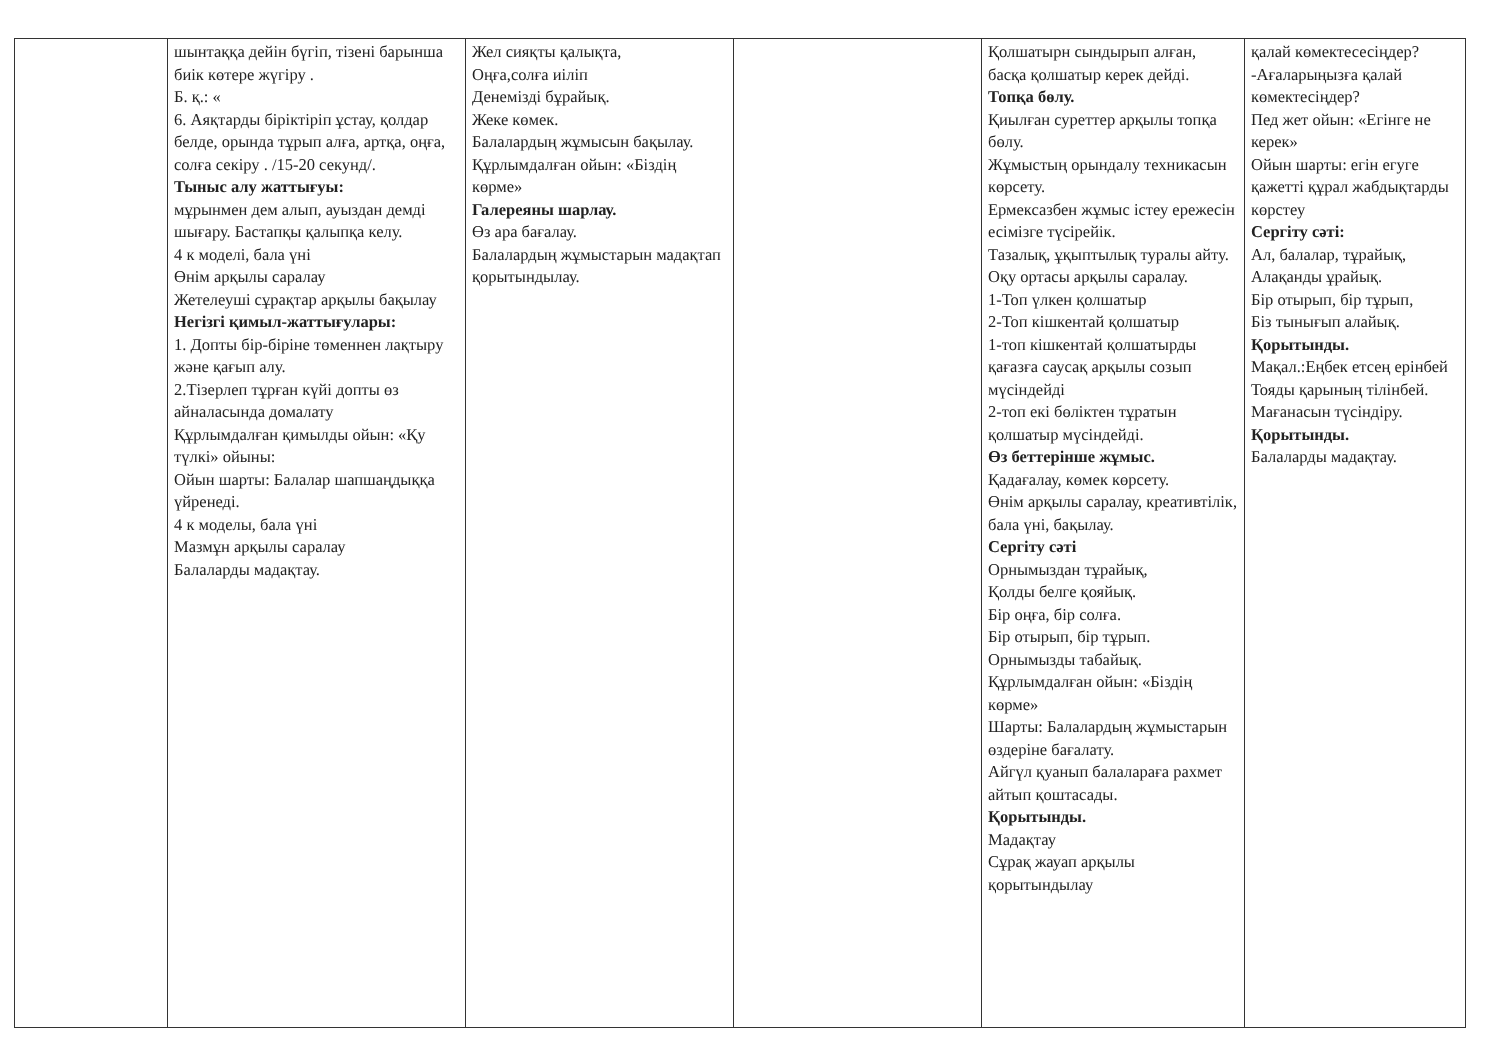| | шынтаққа дейін бүгіп, тізені барынша биік көтере жүгіру . Б. қ.: « 6. Аяқтарды біріктіріп ұстау, қолдар белде, орында тұрып алға, артқа, оңға, солға секіру . /15-20 секунд/. Тыныс алу жаттығуы: мұрынмен дем алып, ауыздан демді шығару. Бастапқы қалыпқа келу. 4 к моделі, бала үні Өнім арқылы саралау Жетелеуші сұрақтар арқылы бақылау Негізгі қимыл-жаттығулары: 1. Допты бір-біріне төменнен лақтыру және қағып алу. 2.Тізерлеп тұрған күйі допты өз айналасында домалату Құрлымдалған қимылды ойын: «Қу түлкі» ойыны: Ойын шарты: Балалар шапшаңдыққа үйренеді. 4 к моделы, бала үні Мазмұн арқылы саралау Балаларды мадақтау. | Жел сияқты қалықта, Оңға,солға иіліп Денемізді бұрайық. Жеке көмек. Балалардың жұмысын бақылау. Құрлымдалған ойын: «Біздің көрме» Галереяны шарлау. Өз ара бағалау. Балалардың жұмыстарын мадақтап қорытындылау. | | Қолшатырн сындырып алған, басқа қолшатыр керек дейді. Топқа бөлу. Қиылған суреттер арқылы топқа бөлу. Жұмыстың орындалу техникасын көрсету. Ермексазбен жұмыс істеу ережесін есімізге түсірейік. Тазалық, ұқыптылық туралы айту. Оқу ортасы арқылы саралау. 1-Топ үлкен қолшатыр 2-Топ кішкентай қолшатыр 1-топ кішкентай қолшатырды қағазға саусақ арқылы созып мүсіндейді 2-топ екі бөліктен тұратын қолшатыр мүсіндейді. Өз беттерінше жұмыс. Қадағалау, көмек көрсету. Өнім арқылы саралау, креативтілік, бала үні, бақылау. Сергіту сәті Орнымыздан тұрайық, Қолды белге қояйық. Бір оңға, бір солға. Бір отырып, бір тұрып. Орнымызды табайық. Құрлымдалған ойын: «Біздің көрме» Шарты: Балалардың жұмыстарын өздеріне бағалату. Айгүл қуанып балалараға рахмет айтып қоштасады. Қорытынды. Мадақтау Сұрақ жауап арқылы қорытындылау | қалай көмектесесіңдер? -Ағаларыңызға қалай көмектесіңдер? Пед жет ойын: «Егінге не керек» Ойын шарты: егін егуге қажетті құрал жабдықтарды көрстеу Сергіту сәті: Ал, балалар, тұрайық, Алақанды ұрайық. Бір отырып, бір тұрып, Біз тынығып алайық. Қорытынды. Мақал.:Еңбек етсең ерінбей Тояды қарының тілінбей. Мағанасын түсіндіру. Қорытынды. Балаларды мадақтау. |